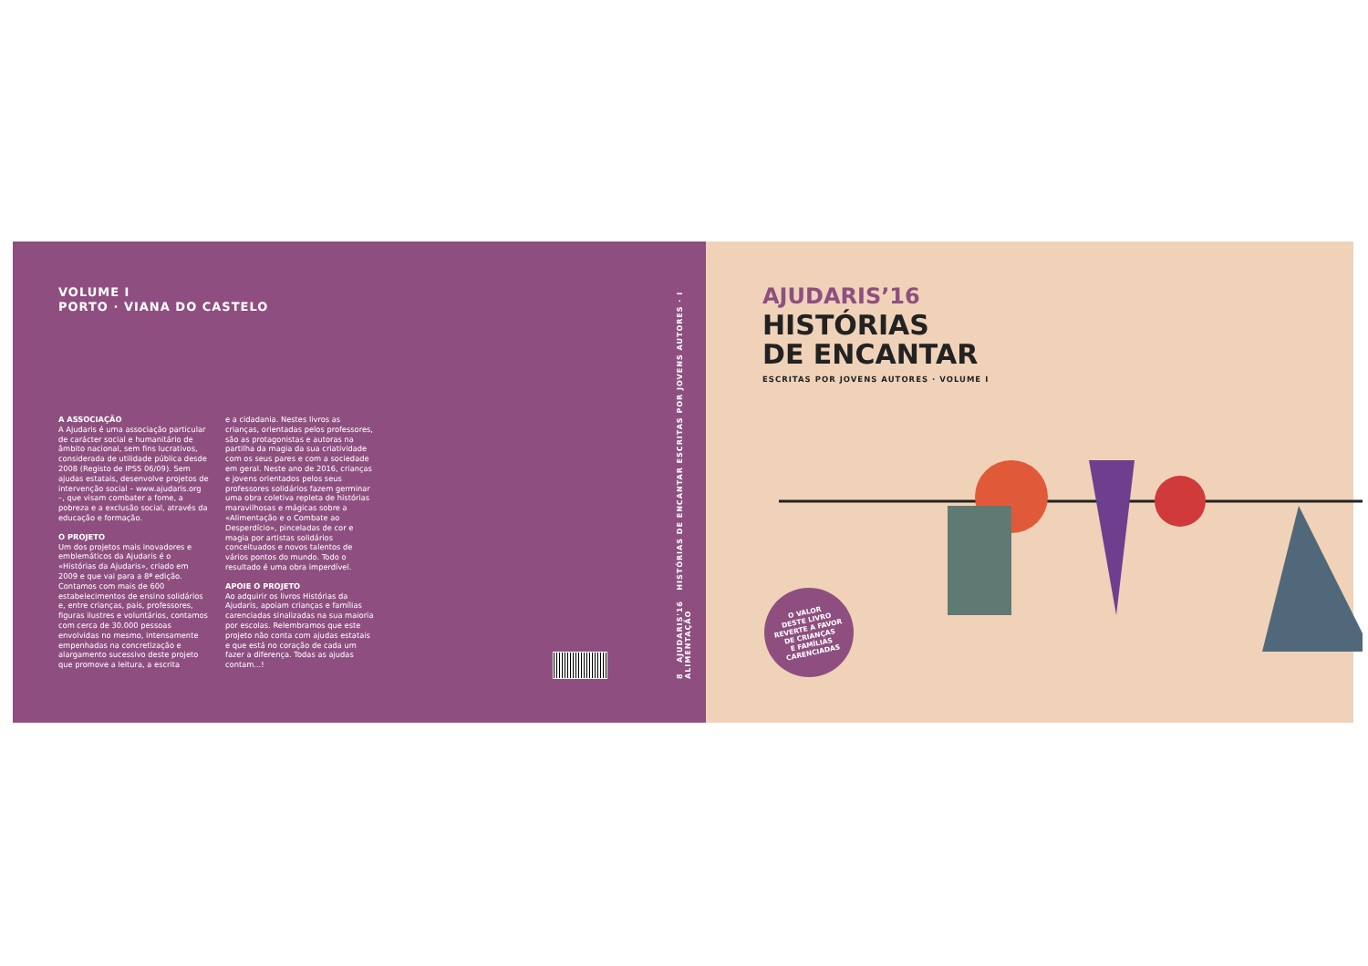VOLUME I
PORTO · VIANA DO CASTELO
A ASSOCIAÇÃO
A Ajudaris é uma associação particular de carácter social e humanitário de âmbito nacional, sem fins lucrativos, considerada de utilidade pública desde 2008 (Registo de IPSS 06/09). Sem ajudas estatais, desenvolve projetos de intervenção social – www.ajudaris.org –, que visam combater a fome, a pobreza e a exclusão social, através da educação e formação.
O PROJETO
Um dos projetos mais inovadores e emblemáticos da Ajudaris é o «Histórias da Ajudaris», criado em 2009 e que vai para a 8ª edição. Contamos com mais de 600 estabelecimentos de ensino solidários e, entre crianças, pais, professores, figuras ilustres e voluntários, contamos com cerca de 30.000 pessoas envolvidas no mesmo, intensamente empenhadas na concretização e alargamento sucessivo deste projeto que promove a leitura, a escrita
e a cidadania. Nestes livros as crianças, orientadas pelos professores, são as protagonistas e autoras na partilha da magia da sua criatividade com os seus pares e com a sociedade em geral. Neste ano de 2016, crianças e jovens orientados pelos seus professores solidários fazem germinar uma obra coletiva repleta de histórias maravilhosas e mágicas sobre a «Alimentação e o Combate ao Desperdício», pinceladas de cor e magia por artistas solidários conceituados e novos talentos de vários pontos do mundo. Todo o resultado é uma obra imperdível.
APOIE O PROJETO
Ao adquirir os livros Histórias da Ajudaris, apoiam crianças e famílias carenciadas sinalizadas na sua maioria por escolas. Relembramos que este projeto não conta com ajudas estatais e que está no coração de cada um fazer a diferença. Todas as ajudas contam...!
8 AJUDARIS'16 HISTÓRIAS DE ENCANTAR ESCRITAS POR JOVENS AUTORES · I ALIMENTAÇÃO
AJUDARIS’16
HISTÓRIAS
DE ENCANTAR
ESCRITAS POR JOVENS AUTORES · VOLUME I
O VALOR
DESTE LIVRO
REVERTE A FAVOR
DE CRIANÇAS
E FAMÍLIAS
CARENCIADAS